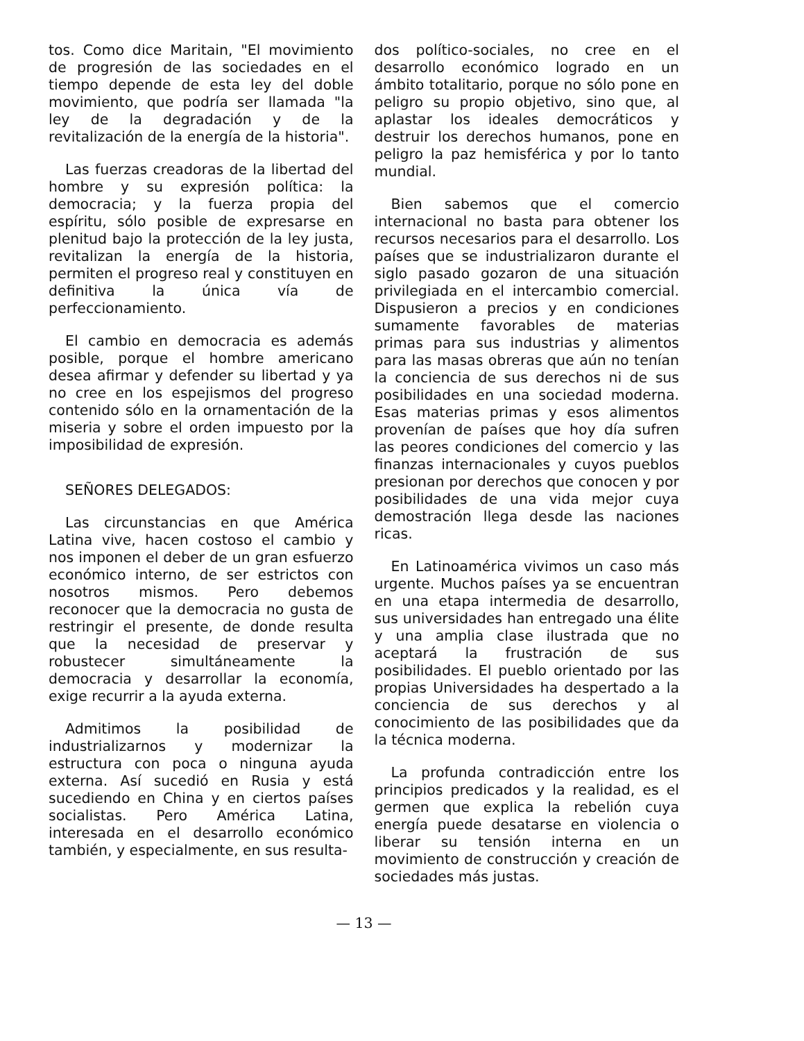tos. Como dice Maritain, "El movimiento de progresión de las sociedades en el tiempo depende de esta ley del doble movimiento, que podría ser llamada "la ley de la degradación y de la revitalización de la energía de la historia".
Las fuerzas creadoras de la libertad del hombre y su expresión política: la democracia; y la fuerza propia del espíritu, sólo posible de expresarse en plenitud bajo la protección de la ley justa, revitalizan la energía de la historia, permiten el progreso real y constituyen en definitiva la única vía de perfeccionamiento.
El cambio en democracia es además posible, porque el hombre americano desea afirmar y defender su libertad y ya no cree en los espejismos del progreso contenido sólo en la ornamentación de la miseria y sobre el orden impuesto por la imposibilidad de expresión.
SEÑORES DELEGADOS:
Las circunstancias en que América Latina vive, hacen costoso el cambio y nos imponen el deber de un gran esfuerzo económico interno, de ser estrictos con nosotros mismos. Pero debemos reconocer que la democracia no gusta de restringir el presente, de donde resulta que la necesidad de preservar y robustecer simultáneamente la democracia y desarrollar la economía, exige recurrir a la ayuda externa.
Admitimos la posibilidad de industrializarnos y modernizar la estructura con poca o ninguna ayuda externa. Así sucedió en Rusia y está sucediendo en China y en ciertos países socialistas. Pero América Latina, interesada en el desarrollo económico también, y especialmente, en sus resulta-
dos político-sociales, no cree en el desarrollo económico logrado en un ámbito totalitario, porque no sólo pone en peligro su propio objetivo, sino que, al aplastar los ideales democráticos y destruir los derechos humanos, pone en peligro la paz hemisférica y por lo tanto mundial.
Bien sabemos que el comercio internacional no basta para obtener los recursos necesarios para el desarrollo. Los países que se industrializaron durante el siglo pasado gozaron de una situación privilegiada en el intercambio comercial. Dispusieron a precios y en condiciones sumamente favorables de materias primas para sus industrias y alimentos para las masas obreras que aún no tenían la conciencia de sus derechos ni de sus posibilidades en una sociedad moderna. Esas materias primas y esos alimentos provenían de países que hoy día sufren las peores condiciones del comercio y las finanzas internacionales y cuyos pueblos presionan por derechos que conocen y por posibilidades de una vida mejor cuya demostración llega desde las naciones ricas.
En Latinoamérica vivimos un caso más urgente. Muchos países ya se encuentran en una etapa intermedia de desarrollo, sus universidades han entregado una élite y una amplia clase ilustrada que no aceptará la frustración de sus posibilidades. El pueblo orientado por las propias Universidades ha despertado a la conciencia de sus derechos y al conocimiento de las posibilidades que da la técnica moderna.
La profunda contradicción entre los principios predicados y la realidad, es el germen que explica la rebelión cuya energía puede desatarse en violencia o liberar su tensión interna en un movimiento de construcción y creación de sociedades más justas.
— 13 —